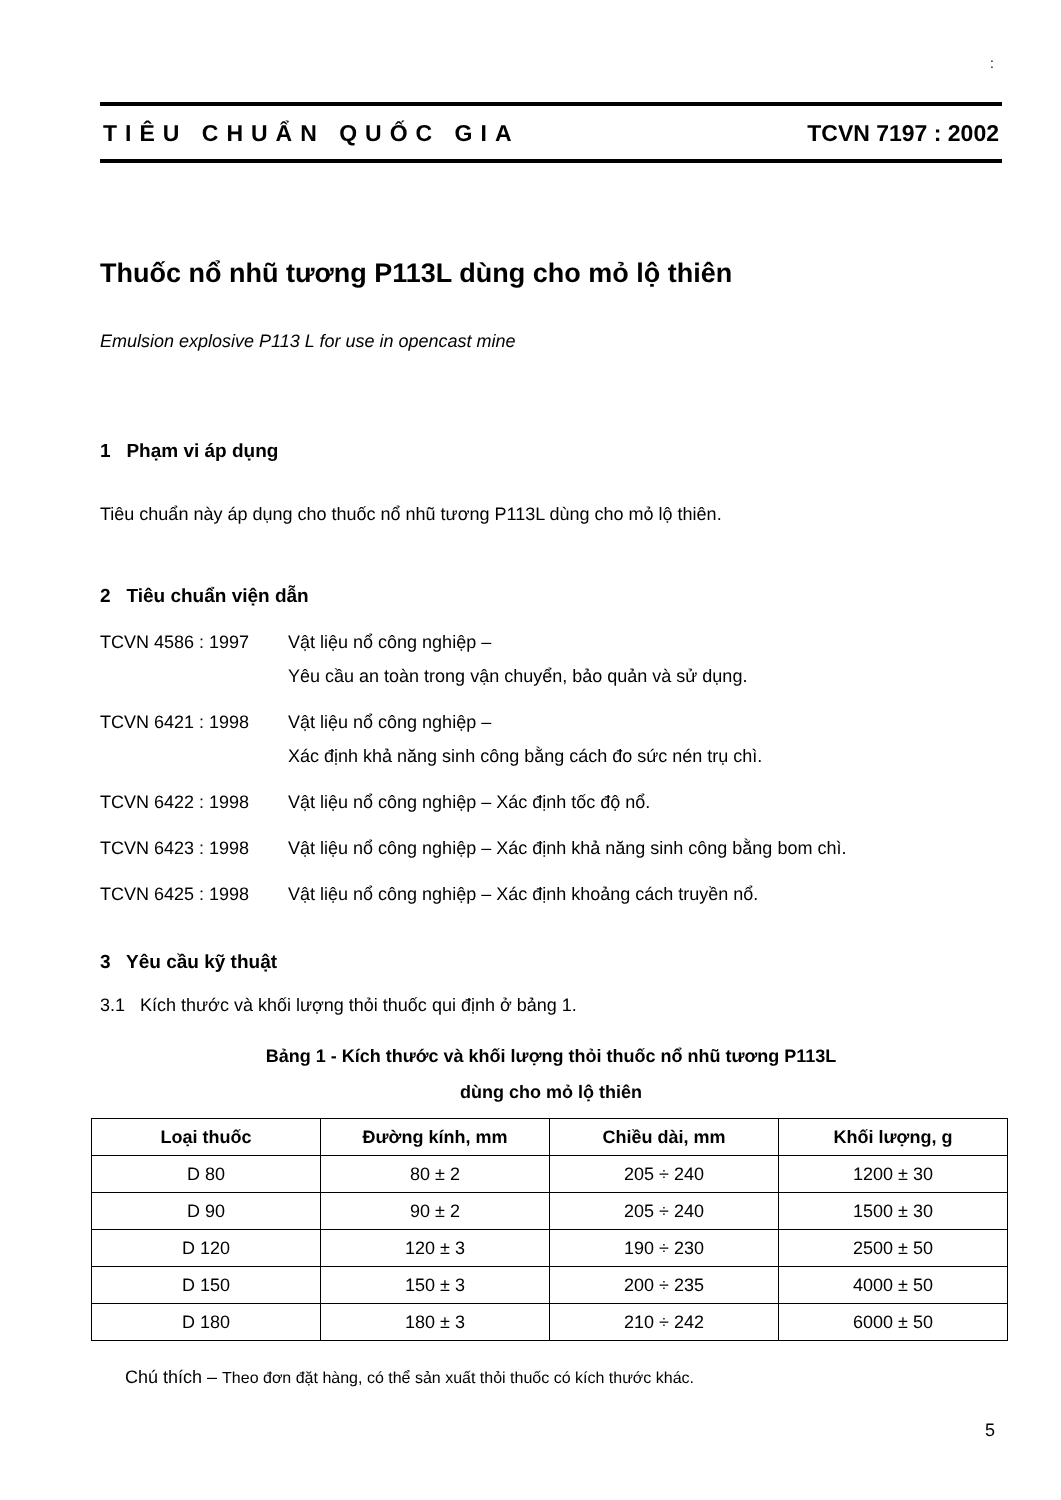:
TIÊU CHUẨN QUỐC GIA TCVN 7197 : 2002
Thuốc nổ nhũ tương P113L dùng cho mỏ lộ thiên
Emulsion explosive P113 L for use in opencast mine
1 Phạm vi áp dụng
Tiêu chuẩn này áp dụng cho thuốc nổ nhũ tương P113L dùng cho mỏ lộ thiên.
2 Tiêu chuẩn viện dẫn
TCVN 4586 : 1997 Vật liệu nổ công nghiệp –
Yêu cầu an toàn trong vận chuyển, bảo quản và sử dụng.
TCVN 6421 : 1998 Vật liệu nổ công nghiệp –
Xác định khả năng sinh công bằng cách đo sức nén trụ chì.
TCVN 6422 : 1998 Vật liệu nổ công nghiệp – Xác định tốc độ nổ.
TCVN 6423 : 1998 Vật liệu nổ công nghiệp – Xác định khả năng sinh công bằng bom chì.
TCVN 6425 : 1998 Vật liệu nổ công nghiệp – Xác định khoảng cách truyền nổ.
3 Yêu cầu kỹ thuật
3.1 Kích thước và khối lượng thỏi thuốc qui định ở bảng 1.
Bảng 1 - Kích thước và khối lượng thỏi thuốc nổ nhũ tương P113L
dùng cho mỏ lộ thiên
| Loại thuốc | Đường kính, mm | Chiều dài, mm | Khối lượng, g |
| --- | --- | --- | --- |
| D 80 | 80 ± 2 | 205 ÷ 240 | 1200 ± 30 |
| D 90 | 90 ± 2 | 205 ÷ 240 | 1500 ± 30 |
| D 120 | 120 ± 3 | 190 ÷ 230 | 2500 ± 50 |
| D 150 | 150 ± 3 | 200 ÷ 235 | 4000 ± 50 |
| D 180 | 180 ± 3 | 210 ÷ 242 | 6000 ± 50 |
Chú thích – Theo đơn đặt hàng, có thể sản xuất thỏi thuốc có kích thước khác.
5